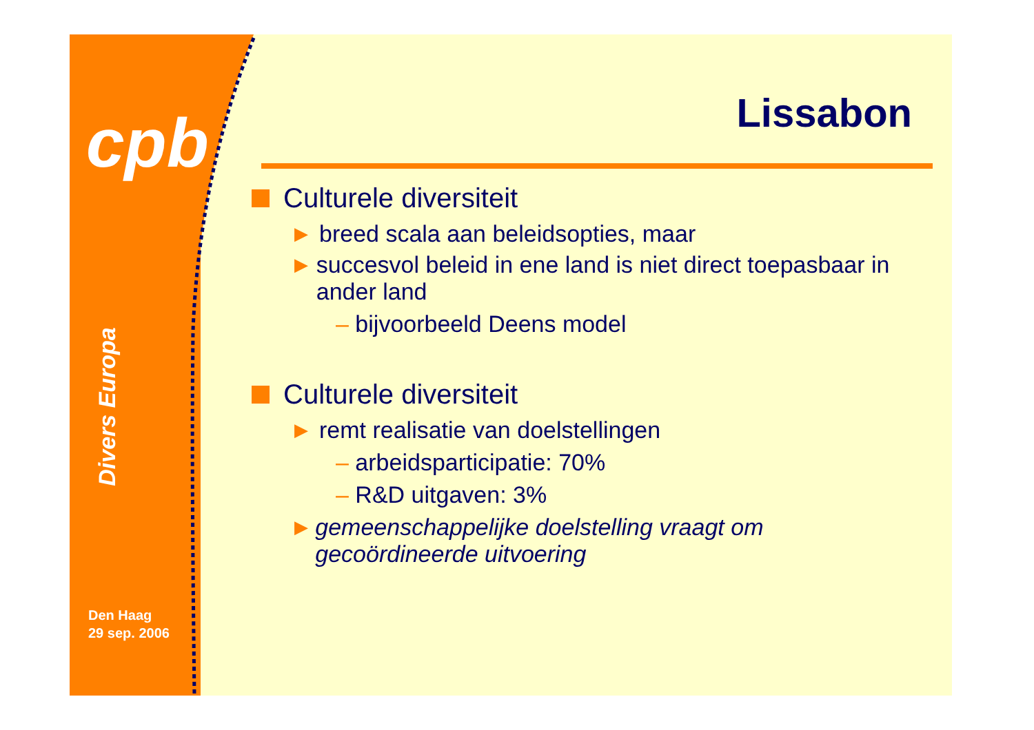cpb
Divers Europa
Den Haag
29 sep. 2006
Lissabon
Culturele diversiteit
▶
breed scala aan beleidsopties, maar
▶
succesvol beleid in ene land is niet direct toepasbaar in ander land
– bijvoorbeeld Deens model
Culturele diversiteit
▶
remt realisatie van doelstellingen
– arbeidsparticipatie: 70%
– R&D uitgaven: 3%
▶
gemeenschappelijke doelstelling vraagt om gecoördineerde uitvoering